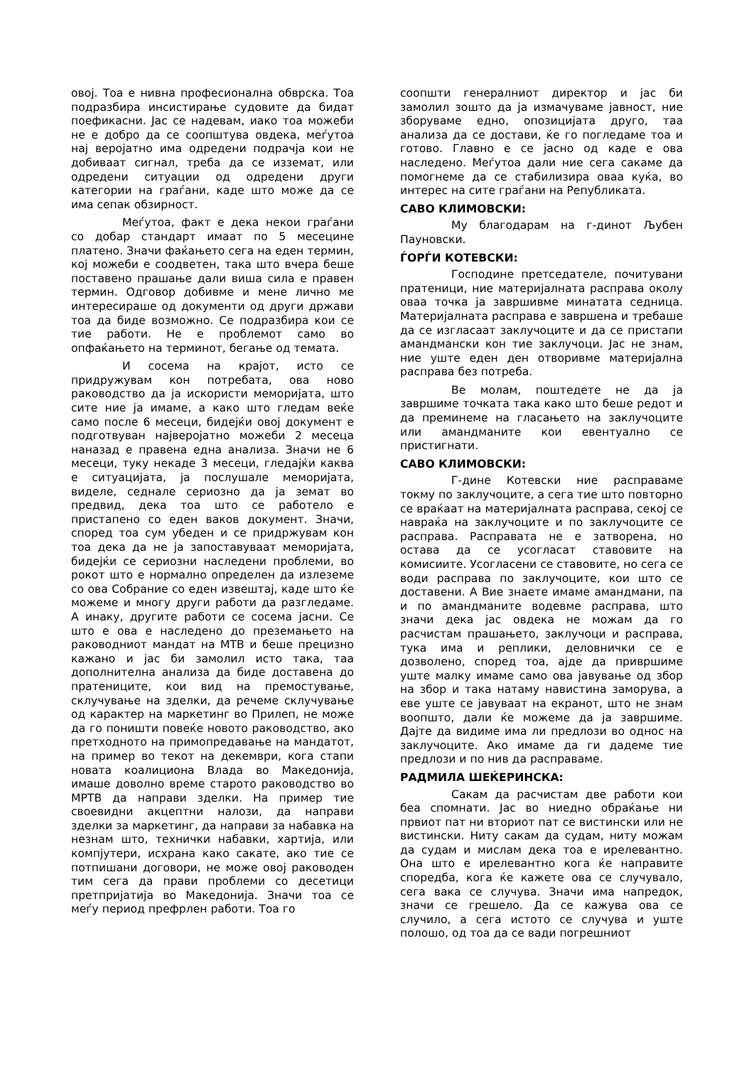овој. Тоа е нивна професионална обврска. Тоа подразбира инсистирање судовите да бидат поефикасни. Јас се надевам, иако тоа можеби не е добро да се соопштува овдека, меѓутоа нај веројатно има одредени подрачја кои не добиваат сигнал, треба да се изземат, или одредени ситуации од одредени други категории на граѓани, каде што може да се има сепак обзирност.
Меѓутоа, факт е дека некои граѓани со добар стандарт имаат по 5 месецине платено. Значи фаќањето сега на еден термин, кој можеби е соодветен, така што вчера беше поставено прашање дали виша сила е правен термин. Одговор добивме и мене лично ме интересираше од документи од други држави тоа да биде возможно. Се подразбира кои се тие работи. Не е проблемот само во опфаќањето на терминот, бегање од темата.
И сосема на крајот, исто се придружувам кон потребата, ова ново раководство да ја искористи меморијата, што сите ние ја имаме, а како што гледам веќе само после 6 месеци, бидејќи овој документ е подготвуван најверојатно можеби 2 месеца наназад е правена една анализа. Значи не 6 месеци, туку некаде 3 месеци, гледајќи каква е ситуацијата, ја послушале меморијата, виделе, седнале сериозно да ја земат во предвид, дека тоа што се работело е пристапено со еден ваков документ. Значи, според тоа сум убеден и се придржувам кон тоа дека да не ја запоставуваат меморијата, бидејќи се сериозни наследени проблеми, во рокот што е нормално определен да излеземе со ова Собрание со еден извештај, каде што ќе можеме и многу други работи да разгледаме. А инаку, другите работи се сосема јасни. Се што е ова е наследено до преземањето на раководниот мандат на МТВ и беше прецизно кажано и јас би замолил исто така, таа дополнителна анализа да биде доставена до пратениците, кои вид на премостување, склучување на зделки, да речеме склучување од карактер на маркетинг во Прилеп, не може да го поништи повеќе новото раководство, ако претходното на примопредавање на мандатот, на пример во текот на декември, кога стапи новата коалициона Влада во Македонија, имаше доволно време старото раководство во МРТВ да направи зделки. На пример тие своевидни акцептни налози, да направи зделки за маркетинг, да направи за набавка на незнам што, технички набавки, хартија, или компјутери, исхрана како сакате, ако тие се потпишани договори, не може овој раководен тим сега да прави проблеми со десетици претпријатија во Македонија. Значи тоа се меѓу период префрлен работи. Тоа го
соопшти генералниот директор и јас би замолил зошто да ја измачуваме јавност, ние зборуваме едно, опозицијата друго, таа анализа да се достави, ќе го погледаме тоа и готово. Главно е се јасно од каде е ова наследено. Меѓутоа дали ние сега сакаме да помогнеме да се стабилизира оваа куќа, во интерес на сите граѓани на Републиката.
САВО КЛИМОВСКИ:
Му благодарам на г-динот Љубен Пауновски.
ЃОРЃИ КОТЕВСКИ:
Господине претседателе, почитувани пратеници, ние материјалната расправа околу оваа точка ја завршивме минатата седница. Материјалната расправа е завршена и требаше да се изгласаат заклучоците и да се пристапи амандмански кон тие заклучоци. Јас не знам, ние уште еден ден отворивме материјална расправа без потреба.
Ве молам, поштедете не да ја завршиме точката така како што беше редот и да преминеме на гласањето на заклучоците или амандманите кои евентуално се пристигнати.
САВО КЛИМОВСКИ:
Г-дине Котевски ние расправаме токму по заклучоците, а сега тие што повторно се враќаат на материјалната расправа, секој се навраќа на заклучоците и по заклучоците се расправа. Расправата не е затворена, но остава да се усогласат ставовите на комисиите. Усогласени се ставовите, но сега се води расправа по заклучоците, кои што се доставени. А Вие знаете имаме амандмани, па и по амандманите водевме расправа, што значи дека јас овдека не можам да го расчистам прашањето, заклучоци и расправа, тука има и реплики, деловнички се е дозволено, според тоа, ајде да привршиме уште малку имаме само ова јавување од збор на збор и така натаму навистина заморува, а еве уште се јавуваат на екранот, што не знам воопшто, дали ќе можеме да ја завршиме. Дајте да видиме има ли предлози во однос на заклучоците. Ако имаме да ги дадеме тие предлози и по нив да расправаме.
РАДМИЛА ШЕЌЕРИНСКА:
Сакам да расчистам две работи кои беа спомнати. Јас во ниедно обраќање ни првиот пат ни вториот пат се вистински или не вистински. Ниту сакам да судам, ниту можам да судам и мислам дека тоа е ирелевантно. Она што е ирелевантно кога ќе направите споредба, кога ќе кажете ова се случувало, сега вака се случува. Значи има напредок, значи се грешело. Да се кажува ова се случило, а сега истото се случува и уште полошо, од тоа да се вади погрешниот